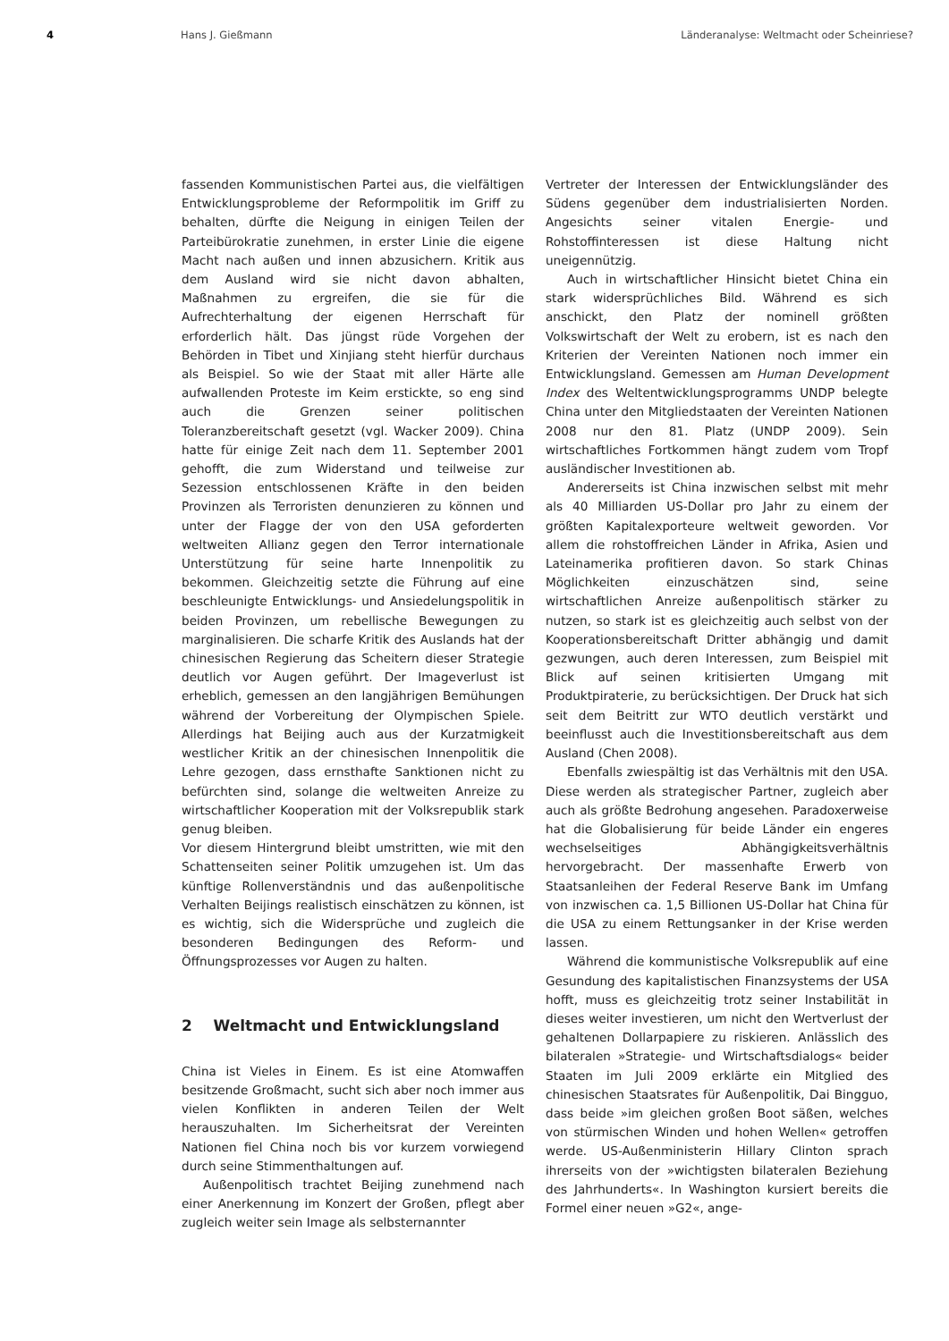4 Hans J. Gießmann Länderanalyse: Weltmacht oder Scheinriese?
fassenden Kommunistischen Partei aus, die vielfältigen Entwicklungsprobleme der Reformpolitik im Griff zu behalten, dürfte die Neigung in einigen Teilen der Parteibürokratie zunehmen, in erster Linie die eigene Macht nach außen und innen abzusichern. Kritik aus dem Ausland wird sie nicht davon abhalten, Maßnahmen zu ergreifen, die sie für die Aufrechterhaltung der eigenen Herrschaft für erforderlich hält. Das jüngst rüde Vorgehen der Behörden in Tibet und Xinjiang steht hierfür durchaus als Beispiel. So wie der Staat mit aller Härte alle aufwallenden Proteste im Keim erstickte, so eng sind auch die Grenzen seiner politischen Toleranzbereitschaft gesetzt (vgl. Wacker 2009). China hatte für einige Zeit nach dem 11. September 2001 gehofft, die zum Widerstand und teilweise zur Sezession entschlossenen Kräfte in den beiden Provinzen als Terroristen denunzieren zu können und unter der Flagge der von den USA geforderten weltweiten Allianz gegen den Terror internationale Unterstützung für seine harte Innenpolitik zu bekommen. Gleichzeitig setzte die Führung auf eine beschleunigte Entwicklungs- und Ansiedelungspolitik in beiden Provinzen, um rebellische Bewegungen zu marginalisieren. Die scharfe Kritik des Auslands hat der chinesischen Regierung das Scheitern dieser Strategie deutlich vor Augen geführt. Der Imageverlust ist erheblich, gemessen an den langjährigen Bemühungen während der Vorbereitung der Olympischen Spiele. Allerdings hat Beijing auch aus der Kurzatmigkeit westlicher Kritik an der chinesischen Innenpolitik die Lehre gezogen, dass ernsthafte Sanktionen nicht zu befürchten sind, solange die weltweiten Anreize zu wirtschaftlicher Kooperation mit der Volksrepublik stark genug bleiben.
Vor diesem Hintergrund bleibt umstritten, wie mit den Schattenseiten seiner Politik umzugehen ist. Um das künftige Rollenverständnis und das außenpolitische Verhalten Beijings realistisch einschätzen zu können, ist es wichtig, sich die Widersprüche und zugleich die besonderen Bedingungen des Reform- und Öffnungsprozesses vor Augen zu halten.
2 Weltmacht und Entwicklungsland
China ist Vieles in Einem. Es ist eine Atomwaffen besitzende Großmacht, sucht sich aber noch immer aus vielen Konflikten in anderen Teilen der Welt herauszuhalten. Im Sicherheitsrat der Vereinten Nationen fiel China noch bis vor kurzem vorwiegend durch seine Stimmenthaltungen auf.
Außenpolitisch trachtet Beijing zunehmend nach einer Anerkennung im Konzert der Großen, pflegt aber zugleich weiter sein Image als selbsternannter
Vertreter der Interessen der Entwicklungsländer des Südens gegenüber dem industrialisierten Norden. Angesichts seiner vitalen Energie- und Rohstoffinteressen ist diese Haltung nicht uneigennützig.
Auch in wirtschaftlicher Hinsicht bietet China ein stark widersprüchliches Bild. Während es sich anschickt, den Platz der nominell größten Volkswirtschaft der Welt zu erobern, ist es nach den Kriterien der Vereinten Nationen noch immer ein Entwicklungsland. Gemessen am Human Development Index des Weltentwicklungsprogramms UNDP belegte China unter den Mitgliedstaaten der Vereinten Nationen 2008 nur den 81. Platz (UNDP 2009). Sein wirtschaftliches Fortkommen hängt zudem vom Tropf ausländischer Investitionen ab.
Andererseits ist China inzwischen selbst mit mehr als 40 Milliarden US-Dollar pro Jahr zu einem der größten Kapitalexporteure weltweit geworden. Vor allem die rohstoffreichen Länder in Afrika, Asien und Lateinamerika profitieren davon. So stark Chinas Möglichkeiten einzuschätzen sind, seine wirtschaftlichen Anreize außenpolitisch stärker zu nutzen, so stark ist es gleichzeitig auch selbst von der Kooperationsbereitschaft Dritter abhängig und damit gezwungen, auch deren Interessen, zum Beispiel mit Blick auf seinen kritisierten Umgang mit Produktpiraterie, zu berücksichtigen. Der Druck hat sich seit dem Beitritt zur WTO deutlich verstärkt und beeinflusst auch die Investitionsbereitschaft aus dem Ausland (Chen 2008).
Ebenfalls zwiespältig ist das Verhältnis mit den USA. Diese werden als strategischer Partner, zugleich aber auch als größte Bedrohung angesehen. Paradoxerweise hat die Globalisierung für beide Länder ein engeres wechselseitiges Abhängigkeitsverhältnis hervorgebracht. Der massenhafte Erwerb von Staatsanleihen der Federal Reserve Bank im Umfang von inzwischen ca. 1,5 Billionen US-Dollar hat China für die USA zu einem Rettungsanker in der Krise werden lassen.
Während die kommunistische Volksrepublik auf eine Gesundung des kapitalistischen Finanzsystems der USA hofft, muss es gleichzeitig trotz seiner Instabilität in dieses weiter investieren, um nicht den Wertverlust der gehaltenen Dollarpapiere zu riskieren. Anlässlich des bilateralen »Strategie- und Wirtschaftsdialogs« beider Staaten im Juli 2009 erklärte ein Mitglied des chinesischen Staatsrates für Außenpolitik, Dai Bingguo, dass beide »im gleichen großen Boot säßen, welches von stürmischen Winden und hohen Wellen« getroffen werde. US-Außenministerin Hillary Clinton sprach ihrerseits von der »wichtigsten bilateralen Beziehung des Jahrhunderts«. In Washington kursiert bereits die Formel einer neuen »G2«, ange-